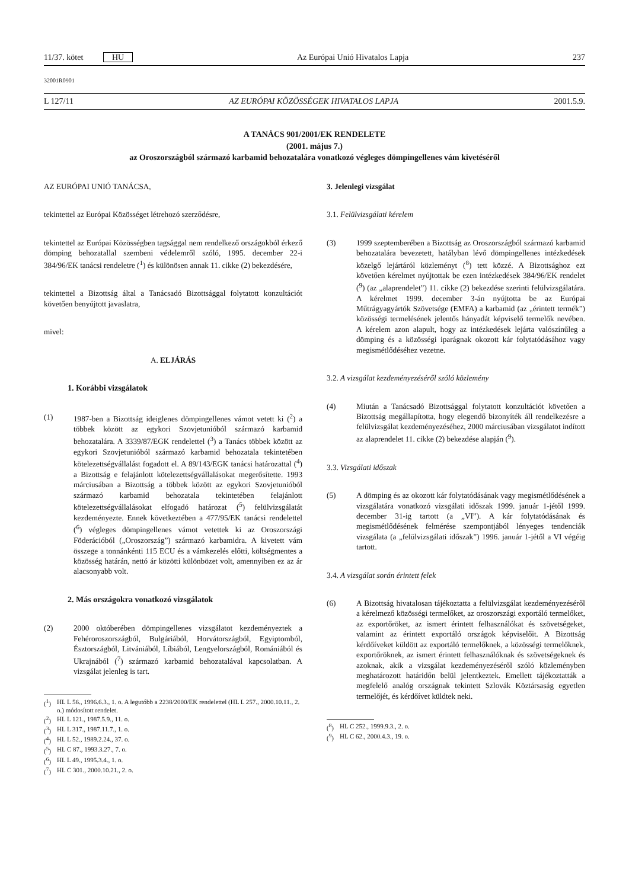11/37. kötet HU
Az Európai Unió Hivatalos Lapja
237
32001R0901
L 127/11 AZ EURÓPAI KÖZÖSSÉGEK HIVATALOS LAPJA
2001.5.9.
A TANÁCS 901/2001/EK RENDELETE
(2001. május 7.)
az Oroszországból származó karbamid behozatalára vonatkozó végleges dömpingellenes vám kivetéséről
AZ EURÓPAI UNIÓ TANÁCSA,
tekintettel az Európai Közösséget létrehozó szerződésre,
tekintettel az Európai Közösségben tagsággal nem rendelkező országokból érkező dömping behozatallal szembeni védelemről szóló, 1995. december 22-i 384/96/EK tanácsi rendeletre (<sup>1</sup>) és különösen annak 11. cikke (2) bekezdésére,
tekintettel a Bizottság által a Tanácsadó Bizottsággal folytatott konzultációt követően benyújtott javaslatra,
mivel:
A. ELJÁRÁS
1. Korábbi vizsgálatok
(1) 1987-ben a Bizottság ideiglenes dömpingellenes vámot vetett ki (<sup>2</sup>) a többek között az egykori Szovjetunióból származó karbamid behozatalára. A 3339/87/EGK rendelettel (<sup>3</sup>) a Tanács többek között az egykori Szovjetunióból származó karbamid behozatala tekintetében kötelezettségvállalást fogadott el. A 89/143/EGK tanácsi határozattal (<sup>4</sup>) a Bizottság e felajánlott kötelezettségvállalásokat megerősítette. 1993 márciusában a Bizottság a többek között az egykori Szovjetunióból származó karbamid behozatala tekintetében felajánlott kötelezettségvállalásokat elfogadó határozat (<sup>5</sup>) felülvizsgálatát kezdeményezte. Ennek következtében a 477/95/EK tanácsi rendelettel (<sup>6</sup>) végleges dömpingellenes vámot vetettek ki az Oroszországi Föderációból („Oroszország”) származó karbamidra. A kivetett vám összege a tonnánkénti 115 ECU és a vámkezelés előtti, költségmentes a közösség határán, nettó ár közötti különbözet volt, amennyiben ez az ár alacsonyabb volt.
2. Más országokra vonatkozó vizsgálatok
(2) 2000 októberében dömpingellenes vizsgálatot kezdeményeztek a Fehéroroszországból, Bulgáriából, Horvátországból, Egyiptomból, Észtországból, Litvániából, Líbiából, Lengyelországból, Romániából és Ukrajnából (<sup>7</sup>) származó karbamid behozatalával kapcsolatban. A vizsgálat jelenleg is tart.
(<sup>1</sup>) HL L 56., 1996.6.3., 1. o. A legutóbb a 2238/2000/EK rendelettel (HL L 257., 2000.10.11., 2. o.) módosított rendelet.
(<sup>2</sup>) HL L 121., 1987.5.9., 11. o.
(<sup>3</sup>) HL L 317., 1987.11.7., 1. o.
(<sup>4</sup>) HL L 52., 1989.2.24., 37. o.
(<sup>5</sup>) HL C 87., 1993.3.27., 7. o.
(<sup>6</sup>) HL L 49., 1995.3.4., 1. o.
(<sup>7</sup>) HL C 301., 2000.10.21., 2. o.
3. Jelenlegi vizsgálat
3.1. Felülvizsgálati kérelem
(3) 1999 szeptemberében a Bizottság az Oroszországból származó karbamid behozatalára bevezetett, hatályban lévő dömpingellenes intézkedések közelgő lejártáról közleményt (<sup>8</sup>) tett közzé. A Bizottsághoz ezt követően kérelmet nyújtottak be ezen intézkedések 384/96/EK rendelet (<sup>9</sup>) (az „alaprendelet”) 11. cikke (2) bekezdése szerinti felülvizsgálatára. A kérelmet 1999. december 3-án nyújtotta be az Európai Műtrágyagyártók Szövetsége (EMFA) a karbamid (az „érintett termék”) közösségi termelésének jelentős hányadát képviselő termelők nevében. A kérelem azon alapult, hogy az intézkedések lejárta valószínűleg a dömping és a közösségi iparágnak okozott kár folytatódásához vagy megismétlődéséhez vezetne.
3.2. A vizsgálat kezdeményezéséről szóló közlemény
(4) Miután a Tanácsadó Bizottsággal folytatott konzultációt követően a Bizottság megállapította, hogy elegendő bizonyíték áll rendelkezésre a felülvizsgálat kezdeményezéséhez, 2000 márciusában vizsgálatot indított az alaprendelet 11. cikke (2) bekezdése alapján (<sup>9</sup>).
3.3. Vizsgálati időszak
(5) A dömping és az okozott kár folytatódásának vagy megismétlődésének a vizsgálatára vonatkozó vizsgálati időszak 1999. január 1-jétől 1999. december 31-ig tartott (a „VI”). A kár folytatódásának és megismétlődésének felmérése szempontjából lényeges tendenciák vizsgálata (a „felülvizsgálati időszak”) 1996. január 1-jétől a VI végéig tartott.
3.4. A vizsgálat során érintett felek
(6) A Bizottság hivatalosan tájékoztatta a felülvizsgálat kezdeményezéséről a kérelmező közösségi termelőket, az oroszországi exportáló termelőket, az exportőröket, az ismert érintett felhasználókat és szövetségeket, valamint az érintett exportáló országok képviselőit. A Bizottság kérdőíveket küldött az exportáló termelőknek, a közösségi termelőknek, exportőröknek, az ismert érintett felhasználóknak és szövetségeknek és azoknak, akik a vizsgálat kezdeményezéséről szóló közleményben meghatározott határidőn belül jelentkeztek. Emellett tájékoztatták a megfelelő analóg országnak tekintett Szlovák Köztársaság egyetlen termelőjét, és kérdőívet küldtek neki.
(<sup>8</sup>) HL C 252., 1999.9.3., 2. o.
(<sup>9</sup>) HL C 62., 2000.4.3., 19. o.